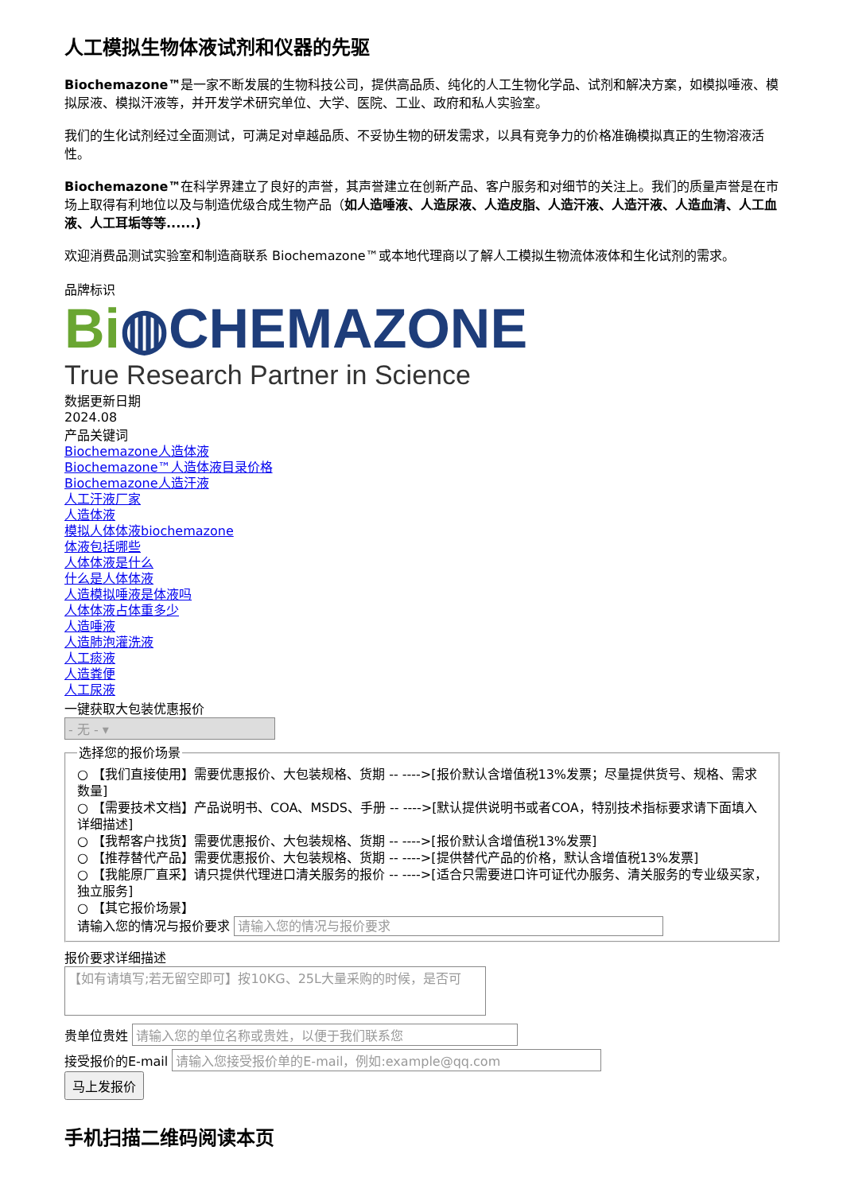人工模拟生物体液试剂和仪器的先驱
Biochemazone™是一家不断发展的生物科技公司，提供高品质、纯化的人工生物化学品、试剂和解决方案，如模拟唾液、模拟尿液、模拟汗液等，并开发学术研究单位、大学、医院、工业、政府和私人实验室。
我们的生化试剂经过全面测试，可满足对卓越品质、不妥协生物的研发需求，以具有竞争力的价格准确模拟真正的生物溶液活性。
Biochemazone™在科学界建立了良好的声誉，其声誉建立在创新产品、客户服务和对细节的关注上。我们的质量声誉是在市场上取得有利地位以及与制造优级合成生物产品（如人造唾液、人造尿液、人造皮脂、人造汗液、人造汗液、人造血清、人工血液、人工耳垢等等......)
欢迎消费品测试实验室和制造商联系 Biochemazone™或本地代理商以了解人工模拟生物流体液体和生化试剂的需求。
品牌标识
Bi◍CHEMAZONE
True Research Partner in Science
数据更新日期
2024.08
产品关键词
Biochemazone人造体液
Biochemazone™人造体液目录价格
Biochemazone人造汗液
人工汗液厂家
人造体液
模拟人体体液biochemazone
体液包括哪些
人体体液是什么
什么是人体体液
人造模拟唾液是体液吗
人体体液占体重多少
人造唾液
人造肺泡灌洗液
人工痰液
人造粪便
人工尿液
一键获取大包装优惠报价
- 无 - ▾
选择您的报价场景
○ 【我们直接使用】需要优惠报价、大包装规格、货期 -- ---->[报价默认含增值税13%发票；尽量提供货号、规格、需求数量]
○ 【需要技术文档】产品说明书、COA、MSDS、手册 -- ---->[默认提供说明书或者COA，特别技术指标要求请下面填入详细描述]
○ 【我帮客户找货】需要优惠报价、大包装规格、货期 -- ---->[报价默认含增值税13%发票]
○ 【推荐替代产品】需要优惠报价、大包装规格、货期 -- ---->[提供替代产品的价格，默认含增值税13%发票]
○ 【我能原厂直采】请只提供代理进口清关服务的报价 -- ---->[适合只需要进口许可证代办服务、清关服务的专业级买家，独立服务]
○ 【其它报价场景】
请输入您的情况与报价要求 请输入您的情况与报价要求
报价要求详细描述
【如有请填写;若无留空即可】按10KG、25L大量采购的时候，是否可
贵单位贵姓 请输入您的单位名称或贵姓，以便于我们联系您
接受报价的E-mail 请输入您接受报价单的E-mail，例如:example@qq.com
马上发报价
手机扫描二维码阅读本页